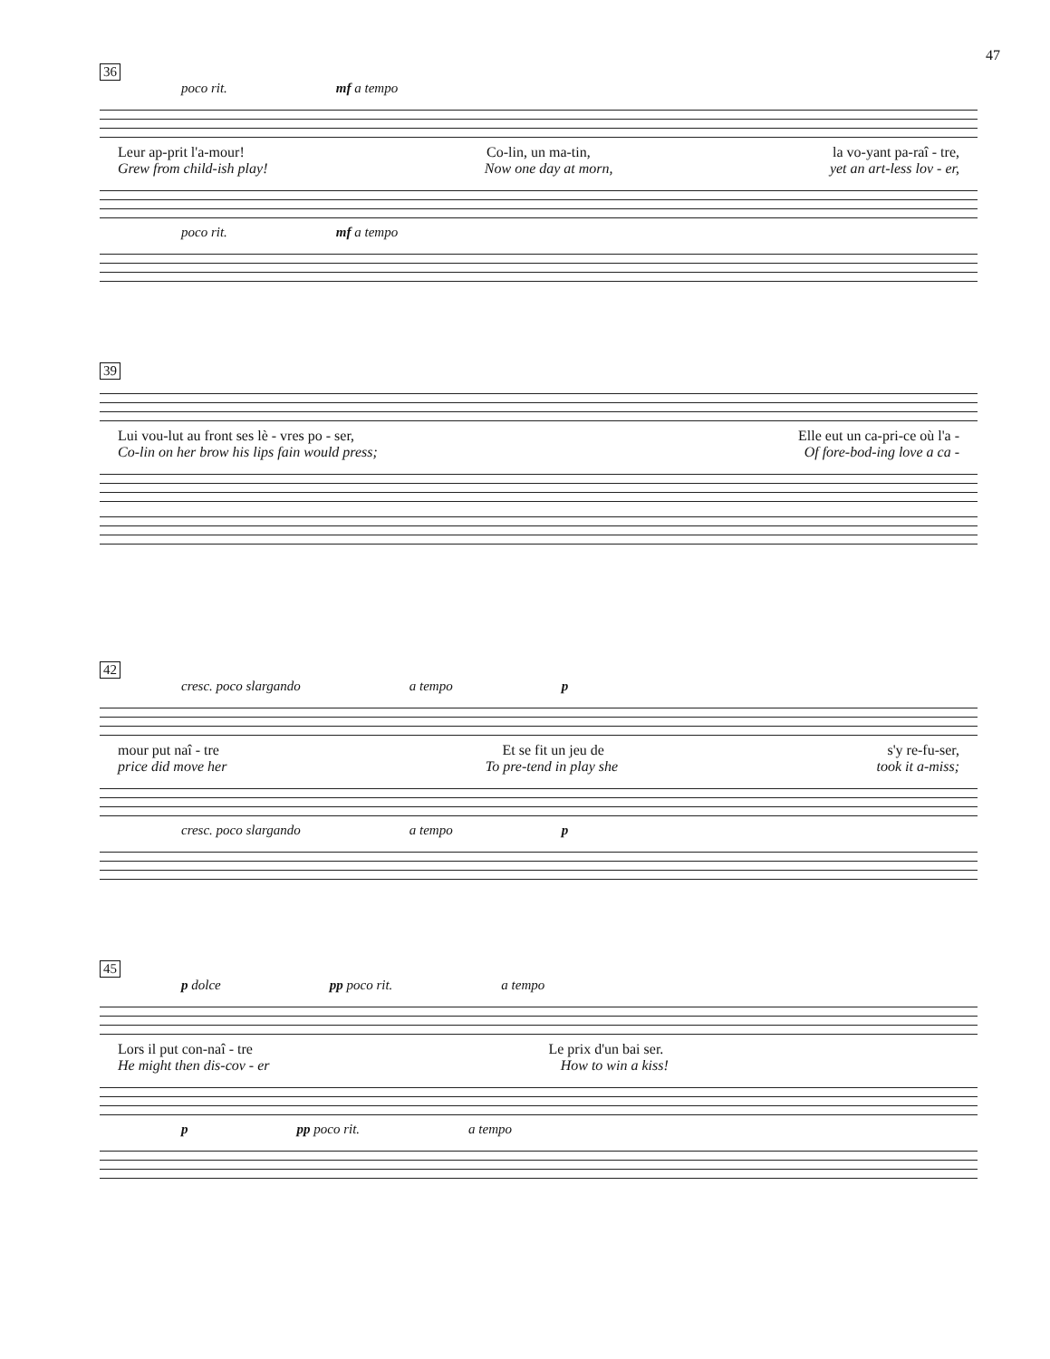47
36
poco rit. mf a tempo
Leur ap-prit l'a-mour! Co-lin, un ma-tin, la vo-yant pa-raî - tre,
Grew from child-ish play! Now one day at morn, yet an art-less lov - er,
poco rit. mf a tempo
39
Lui vou-lut au front ses lè - vres po - ser, Elle eut un ca-pri-ce où l'a -
Co-lin on her brow his lips fain would press; Of fore-bod-ing love a ca -
42
cresc. poco slargando a tempo p
mour put naî - tre Et se fit un jeu de s'y re-fu-ser,
price did move her To pre-tend in play she took it a-miss;
cresc. poco slargando a tempo p
45
p dolce pp poco rit. a tempo
Lors il put con-naî - tre Le prix d'un bai ser.
He might then dis-cov - er How to win a kiss!
p pp poco rit. a tempo